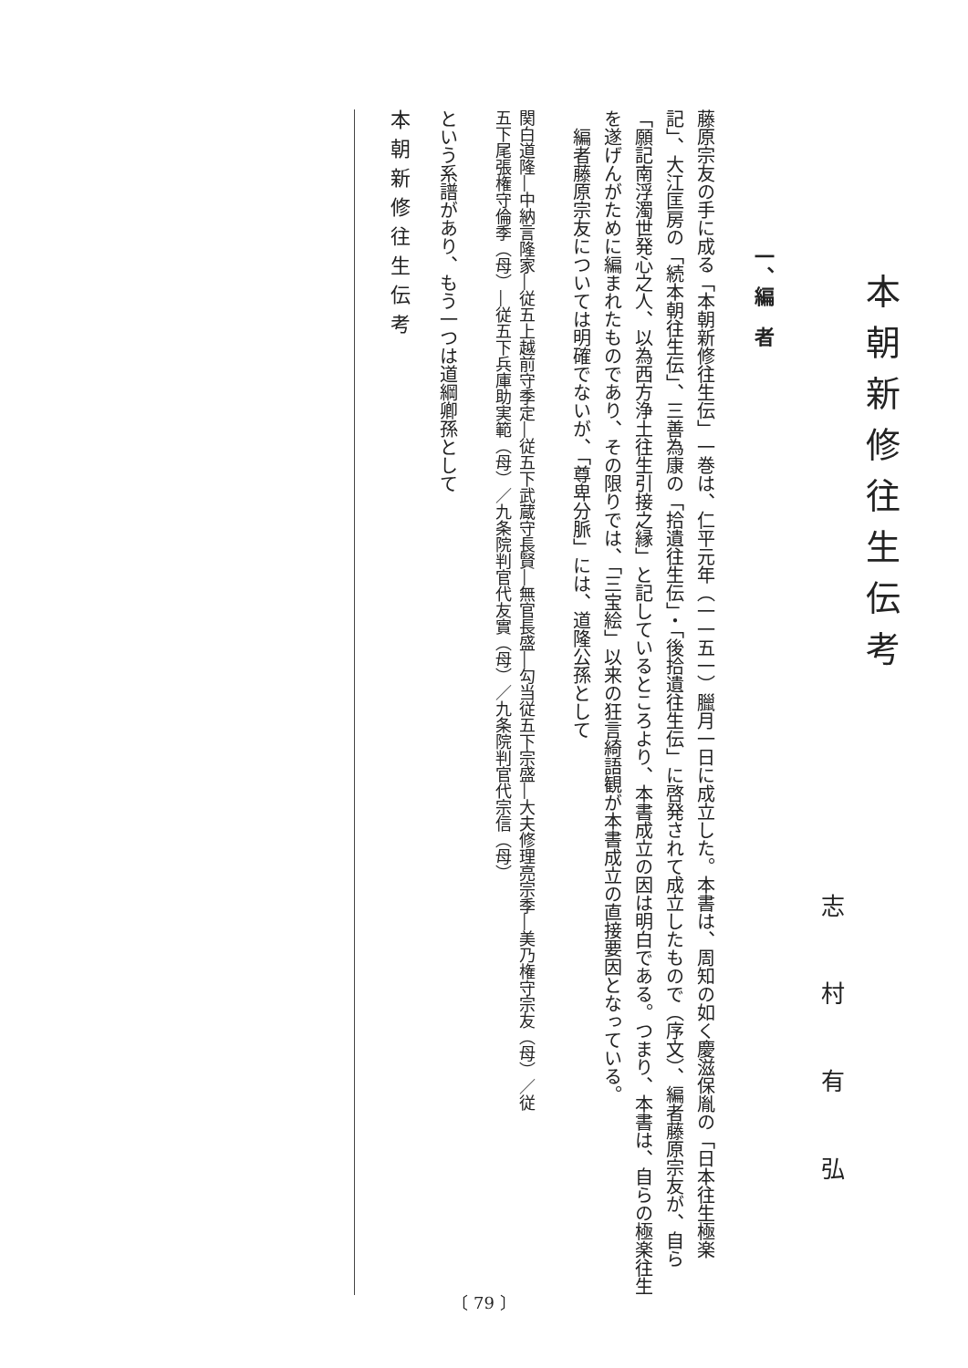本朝新修往生伝考
志村有弘
一、編　者
藤原宗友の手に成る「本朝新修往生伝」一巻は、仁平元年（一一五一）臘月一日に成立した。本書は、周知の如く慶滋保胤の「日本往生極楽記」、大江匡房の「続本朝往生伝」、三善為康の「拾遺往生伝」・「後拾遺往生伝」に啓発されて成立したもので（序文）、編者藤原宗友が、自ら「願記南浮濁世発心之人、以為西方浄土往生引接之縁」と記しているところより、本書成立の因は明白である。つまり、本書は、自らの極楽往生を遂げんがために編まれたものであり、その限りでは、「三宝絵」以来の狂言綺語観が本書成立の直接要因となっている。
　編者藤原宗友については明確でないが、「尊卑分脈」には、道隆公孫として
関白道隆―中納言隆家―従五上越前守季定―従五下武蔵守長賢―無官長盛―勾当従五下宗盛―大夫修理亮宗季―美乃権守宗友（母）／従五下尾張権守倫季（母）―従五下兵庫助実範（母）／九条院判官代友實（母）／九条院判官代宗信（母）
という系譜があり、もう一つは道綱卿孫として
本朝新修往生伝考
〔 79 〕